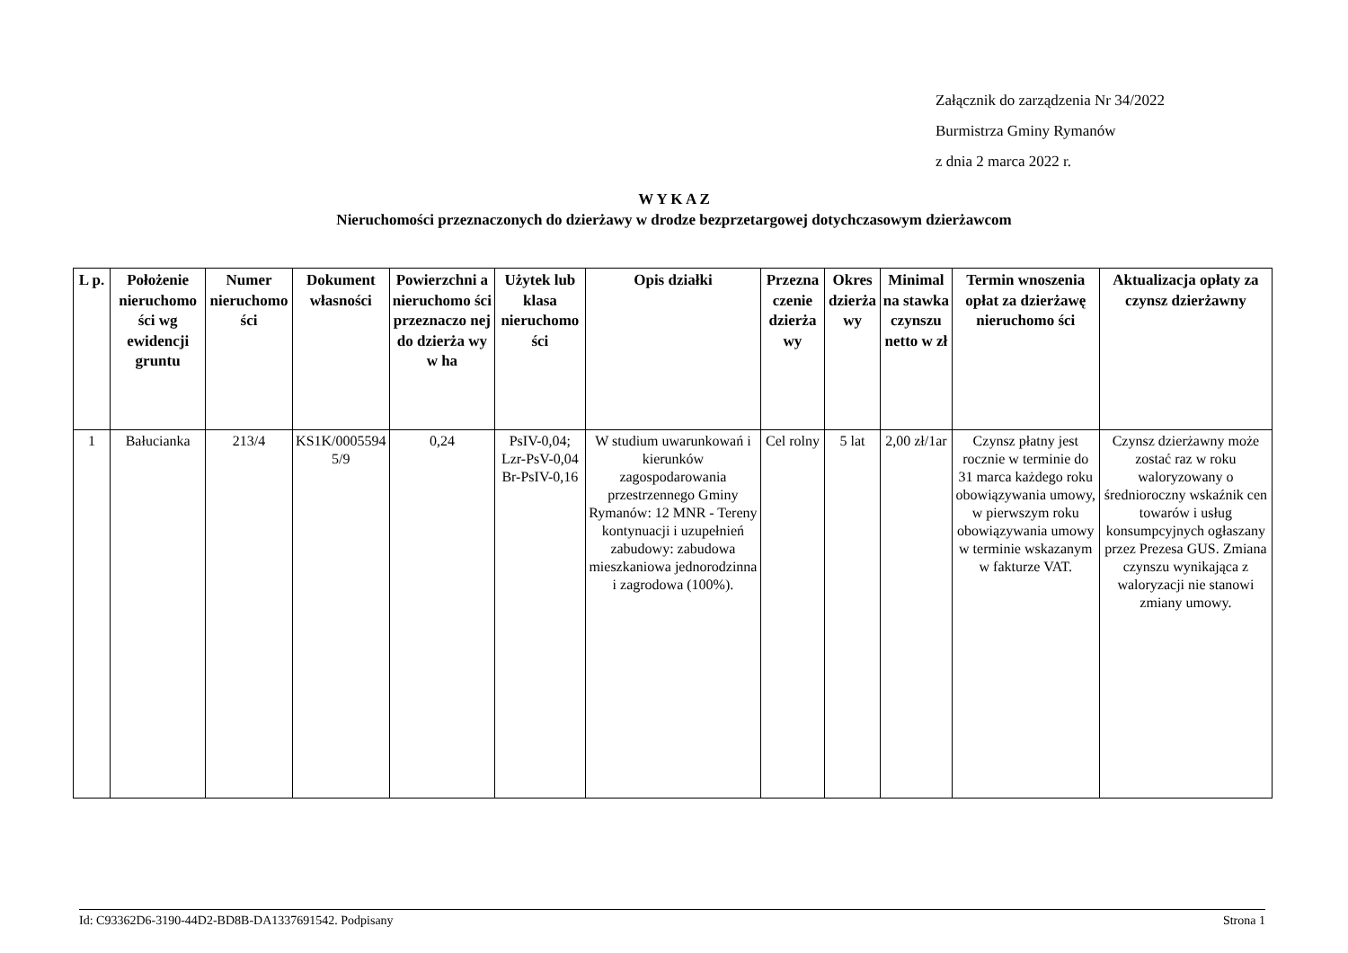Załącznik do zarządzenia Nr 34/2022
Burmistrza Gminy Rymanów
z dnia 2 marca 2022 r.
W Y K A Z
Nieruchomości przeznaczonych do dzierżawy w drodze bezprzetargowej dotychczasowym dzierżawcom
| L p. | Położenie nieruchomo ści wg ewidencji gruntu | Numer nieruchomo ści | Dokument własności | Powierzchni a nieruchomo ści przeznaczo nej do dzierża wy w ha | Użytek lub klasa nieruchomo ści | Opis działki | Przezna czenie dzierża wy | Okres dzierża wy | Minimal na stawka czynszu netto w zł | Termin wnoszenia opłat za dzierżawę nieruchomo ści | Aktualizacja opłaty za czynsz dzierżawny |
| --- | --- | --- | --- | --- | --- | --- | --- | --- | --- | --- | --- |
| 1 | Bałucianka | 213/4 | KS1K/0005594 5/9 | 0,24 | PsIV-0,04; Lzr-PsV-0,04 Br-PsIV-0,16 | W studium uwarunkowań i kierunków zagospodarowania przestrzennego Gminy Rymanów: 12 MNR - Tereny kontynuacji i uzupełnień zabudowy: zabudowa mieszkaniowa jednorodzinna i zagrodowa (100%). | Cel rolny | 5 lat | 2,00 zł/1ar | Czynsz płatny jest rocznie w terminie do 31 marca każdego roku obowiązywania umowy, w pierwszym roku obowiązywania umowy w terminie wskazanym w fakturze VAT. | Czynsz dzierżawny może zostać raz w roku waloryzowany o średnioroczny wskaźnik cen towarów i usług konsumpcyjnych ogłaszany przez Prezesa GUS. Zmiana czynszu wynikająca z waloryzacji nie stanowi zmiany umowy. |
Id: C93362D6-3190-44D2-BD8B-DA1337691542. Podpisany Strona 1